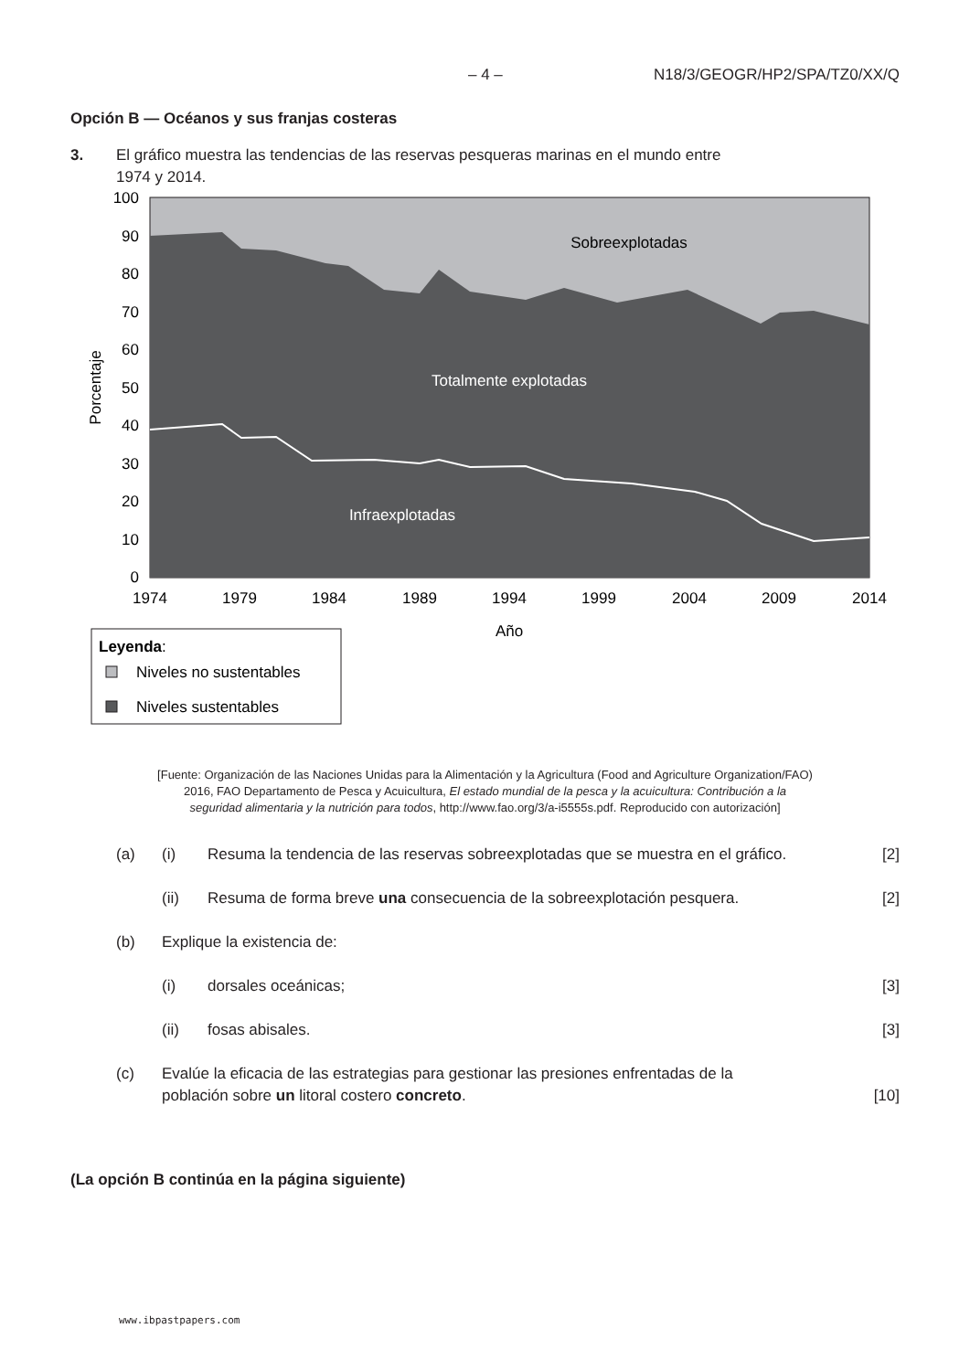– 4 – N18/3/GEOGR/HP2/SPA/TZ0/XX/Q
Opción B — Océanos y sus franjas costeras
3. El gráfico muestra las tendencias de las reservas pesqueras marinas en el mundo entre
1974 y 2014.
100
90
80
70
60
50
40
30
20
10
0
1974
1979
1984
1989
1994
1999
2004
2009
2014
Año
Sobreexplotadas
Totalmente explotadas
Infraexplotadas
Porcentaje
Leyenda:
Niveles no sustentables
Niveles sustentables
[Fuente: Organización de las Naciones Unidas para la Alimentación y la Agricultura (Food and Agriculture Organization/FAO)
2016, FAO Departamento de Pesca y Acuicultura, El estado mundial de la pesca y la acuicultura: Contribución a la
seguridad alimentaria y la nutrición para todos, http://www.fao.org/3/a-i5555s.pdf. Reproducido con autorización]
(a) (i) Resuma la tendencia de las reservas sobreexplotadas que se muestra en el gráfico.
[2]
(ii) Resuma de forma breve una consecuencia de la sobreexplotación pesquera.
[2]
(b) Explique la existencia de:
(i) dorsales oceánicas; [3]
(ii) fosas abisales. [3]
(c) Evalúe la eficacia de las estrategias para gestionar las presiones enfrentadas de la
población sobre un litoral costero concreto.
[10]
(La opción B continúa en la página siguiente)
www.ibpastpapers.com